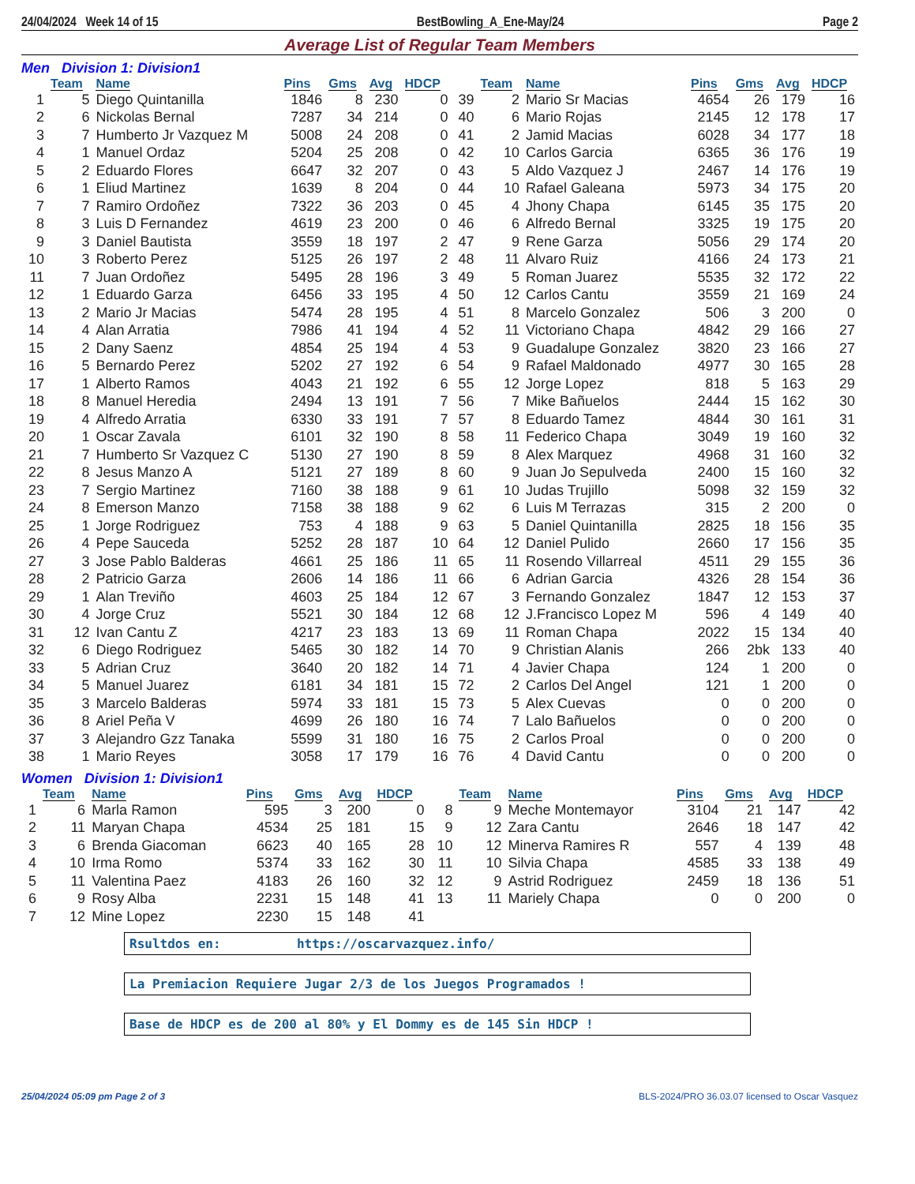24/04/2024 Week 14 of 15 BestBowling_A_Ene-May/24 Page 2
Average List of Regular Team Members
Men Division 1: Division1
| | Team | Name | Pins | Gms | Avg | HDCP | | Team | Name | Pins | Gms | Avg | HDCP |
| --- | --- | --- | --- | --- | --- | --- | --- | --- | --- | --- | --- | --- | --- |
| 1 | 5 | Diego Quintanilla | 1846 | 8 | 230 | 0 | 39 | 2 | Mario Sr Macias | 4654 | 26 | 179 | 16 |
| 2 | 6 | Nickolas Bernal | 7287 | 34 | 214 | 0 | 40 | 6 | Mario Rojas | 2145 | 12 | 178 | 17 |
| 3 | 7 | Humberto Jr Vazquez M | 5008 | 24 | 208 | 0 | 41 | 2 | Jamid Macias | 6028 | 34 | 177 | 18 |
| 4 | 1 | Manuel Ordaz | 5204 | 25 | 208 | 0 | 42 | 10 | Carlos Garcia | 6365 | 36 | 176 | 19 |
| 5 | 2 | Eduardo Flores | 6647 | 32 | 207 | 0 | 43 | 5 | Aldo Vazquez J | 2467 | 14 | 176 | 19 |
| 6 | 1 | Eliud Martinez | 1639 | 8 | 204 | 0 | 44 | 10 | Rafael Galeana | 5973 | 34 | 175 | 20 |
| 7 | 7 | Ramiro Ordoñez | 7322 | 36 | 203 | 0 | 45 | 4 | Jhony Chapa | 6145 | 35 | 175 | 20 |
| 8 | 3 | Luis D Fernandez | 4619 | 23 | 200 | 0 | 46 | 6 | Alfredo Bernal | 3325 | 19 | 175 | 20 |
| 9 | 3 | Daniel Bautista | 3559 | 18 | 197 | 2 | 47 | 9 | Rene Garza | 5056 | 29 | 174 | 20 |
| 10 | 3 | Roberto Perez | 5125 | 26 | 197 | 2 | 48 | 11 | Alvaro Ruiz | 4166 | 24 | 173 | 21 |
| 11 | 7 | Juan Ordoñez | 5495 | 28 | 196 | 3 | 49 | 5 | Roman Juarez | 5535 | 32 | 172 | 22 |
| 12 | 1 | Eduardo Garza | 6456 | 33 | 195 | 4 | 50 | 12 | Carlos Cantu | 3559 | 21 | 169 | 24 |
| 13 | 2 | Mario Jr Macias | 5474 | 28 | 195 | 4 | 51 | 8 | Marcelo Gonzalez | 506 | 3 | 200 | 0 |
| 14 | 4 | Alan Arratia | 7986 | 41 | 194 | 4 | 52 | 11 | Victoriano Chapa | 4842 | 29 | 166 | 27 |
| 15 | 2 | Dany Saenz | 4854 | 25 | 194 | 4 | 53 | 9 | Guadalupe Gonzalez | 3820 | 23 | 166 | 27 |
| 16 | 5 | Bernardo Perez | 5202 | 27 | 192 | 6 | 54 | 9 | Rafael Maldonado | 4977 | 30 | 165 | 28 |
| 17 | 1 | Alberto Ramos | 4043 | 21 | 192 | 6 | 55 | 12 | Jorge Lopez | 818 | 5 | 163 | 29 |
| 18 | 8 | Manuel Heredia | 2494 | 13 | 191 | 7 | 56 | 7 | Mike Bañuelos | 2444 | 15 | 162 | 30 |
| 19 | 4 | Alfredo Arratia | 6330 | 33 | 191 | 7 | 57 | 8 | Eduardo Tamez | 4844 | 30 | 161 | 31 |
| 20 | 1 | Oscar Zavala | 6101 | 32 | 190 | 8 | 58 | 11 | Federico Chapa | 3049 | 19 | 160 | 32 |
| 21 | 7 | Humberto Sr Vazquez C | 5130 | 27 | 190 | 8 | 59 | 8 | Alex Marquez | 4968 | 31 | 160 | 32 |
| 22 | 8 | Jesus Manzo A | 5121 | 27 | 189 | 8 | 60 | 9 | Juan Jo Sepulveda | 2400 | 15 | 160 | 32 |
| 23 | 7 | Sergio Martinez | 7160 | 38 | 188 | 9 | 61 | 10 | Judas Trujillo | 5098 | 32 | 159 | 32 |
| 24 | 8 | Emerson Manzo | 7158 | 38 | 188 | 9 | 62 | 6 | Luis M Terrazas | 315 | 2 | 200 | 0 |
| 25 | 1 | Jorge Rodriguez | 753 | 4 | 188 | 9 | 63 | 5 | Daniel Quintanilla | 2825 | 18 | 156 | 35 |
| 26 | 4 | Pepe Sauceda | 5252 | 28 | 187 | 10 | 64 | 12 | Daniel Pulido | 2660 | 17 | 156 | 35 |
| 27 | 3 | Jose Pablo Balderas | 4661 | 25 | 186 | 11 | 65 | 11 | Rosendo Villarreal | 4511 | 29 | 155 | 36 |
| 28 | 2 | Patricio Garza | 2606 | 14 | 186 | 11 | 66 | 6 | Adrian Garcia | 4326 | 28 | 154 | 36 |
| 29 | 1 | Alan Treviño | 4603 | 25 | 184 | 12 | 67 | 3 | Fernando Gonzalez | 1847 | 12 | 153 | 37 |
| 30 | 4 | Jorge Cruz | 5521 | 30 | 184 | 12 | 68 | 12 | J.Francisco Lopez M | 596 | 4 | 149 | 40 |
| 31 | 12 | Ivan Cantu Z | 4217 | 23 | 183 | 13 | 69 | 11 | Roman Chapa | 2022 | 15 | 134 | 40 |
| 32 | 6 | Diego Rodriguez | 5465 | 30 | 182 | 14 | 70 | 9 | Christian Alanis | 266 | 2bk | 133 | 40 |
| 33 | 5 | Adrian Cruz | 3640 | 20 | 182 | 14 | 71 | 4 | Javier Chapa | 124 | 1 | 200 | 0 |
| 34 | 5 | Manuel Juarez | 6181 | 34 | 181 | 15 | 72 | 2 | Carlos Del Angel | 121 | 1 | 200 | 0 |
| 35 | 3 | Marcelo Balderas | 5974 | 33 | 181 | 15 | 73 | 5 | Alex Cuevas | 0 | 0 | 200 | 0 |
| 36 | 8 | Ariel Peña V | 4699 | 26 | 180 | 16 | 74 | 7 | Lalo Bañuelos | 0 | 0 | 200 | 0 |
| 37 | 3 | Alejandro Gzz Tanaka | 5599 | 31 | 180 | 16 | 75 | 2 | Carlos Proal | 0 | 0 | 200 | 0 |
| 38 | 1 | Mario Reyes | 3058 | 17 | 179 | 16 | 76 | 4 | David Cantu | 0 | 0 | 200 | 0 |
Women Division 1: Division1
| | Team | Name | Pins | Gms | Avg | HDCP | | Team | Name | Pins | Gms | Avg | HDCP |
| --- | --- | --- | --- | --- | --- | --- | --- | --- | --- | --- | --- | --- | --- |
| 1 | 6 | Marla Ramon | 595 | 3 | 200 | 0 | 8 | 9 | Meche Montemayor | 3104 | 21 | 147 | 42 |
| 2 | 11 | Maryan Chapa | 4534 | 25 | 181 | 15 | 9 | 12 | Zara Cantu | 2646 | 18 | 147 | 42 |
| 3 | 6 | Brenda Giacoman | 6623 | 40 | 165 | 28 | 10 | 12 | Minerva Ramires R | 557 | 4 | 139 | 48 |
| 4 | 10 | Irma Romo | 5374 | 33 | 162 | 30 | 11 | 10 | Silvia Chapa | 4585 | 33 | 138 | 49 |
| 5 | 11 | Valentina Paez | 4183 | 26 | 160 | 32 | 12 | 9 | Astrid Rodriguez | 2459 | 18 | 136 | 51 |
| 6 | 9 | Rosy Alba | 2231 | 15 | 148 | 41 | 13 | 11 | Mariely Chapa | 0 | 0 | 200 | 0 |
| 7 | 12 | Mine Lopez | 2230 | 15 | 148 | 41 | | | | | | | |
Rsultdos en: https://oscarvazquez.info/
La Premiacion Requiere Jugar 2/3 de los Juegos Programados !
Base de HDCP es de 200 al 80% y El Dommy es de 145 Sin HDCP !
25/04/2024 05:09 pm Page 2 of 3 BLS-2024/PRO 36.03.07 licensed to Oscar Vasquez